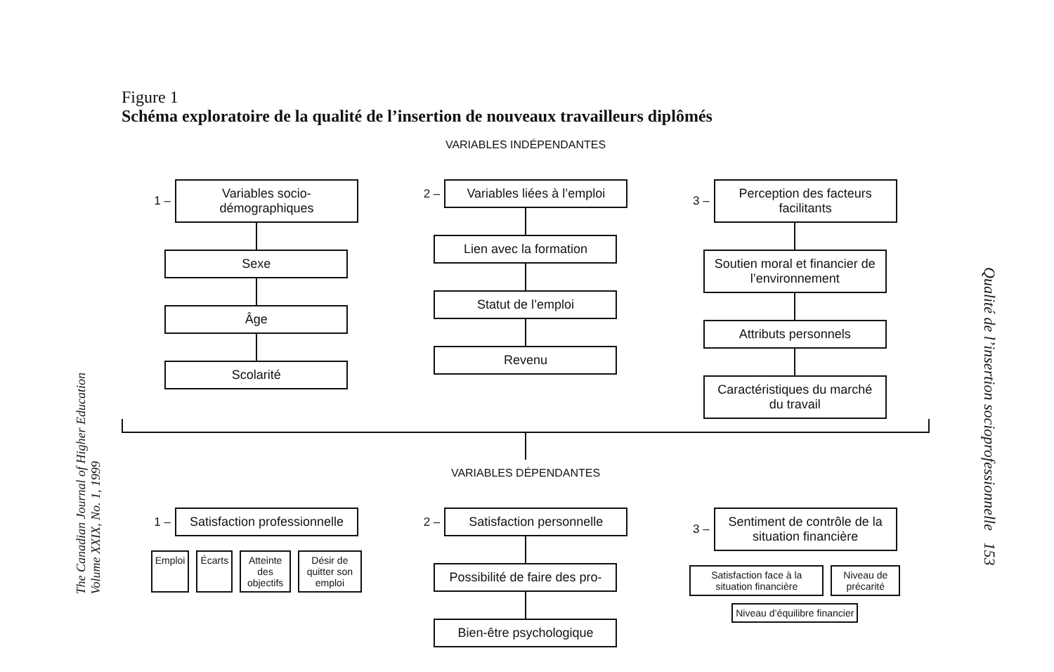Figure 1
Schéma exploratoire de la qualité de l’insertion de nouveaux travailleurs diplômés
VARIABLES INDÉPENDANTES
1 –
Variables socio-démographiques
Sexe
Âge
Scolarité
2 –
Variables liées à l’emploi
Lien avec la formation
Statut de l’emploi
Revenu
3 –
Perception des facteurs facilitants
Soutien moral et financier de l’environnement
Attributs personnels
Caractéristiques du marché du travail
VARIABLES DÉPENDANTES
1 –
Satisfaction professionnelle
Emploi Écarts Atteinte des objectifs Désir de quitter son emploi
2 –
Satisfaction personnelle
Possibilité de faire des pro-
Bien-être psychologique
3 –
Sentiment de contrôle de la situation financière
Satisfaction face à la situation financière
Niveau de précarité
Niveau d’équilibre financier
The Canadian Journal of Higher Education
Volume XXIX, No. 1, 1999
Qualité de l’insertion socioprofessionnelle 153